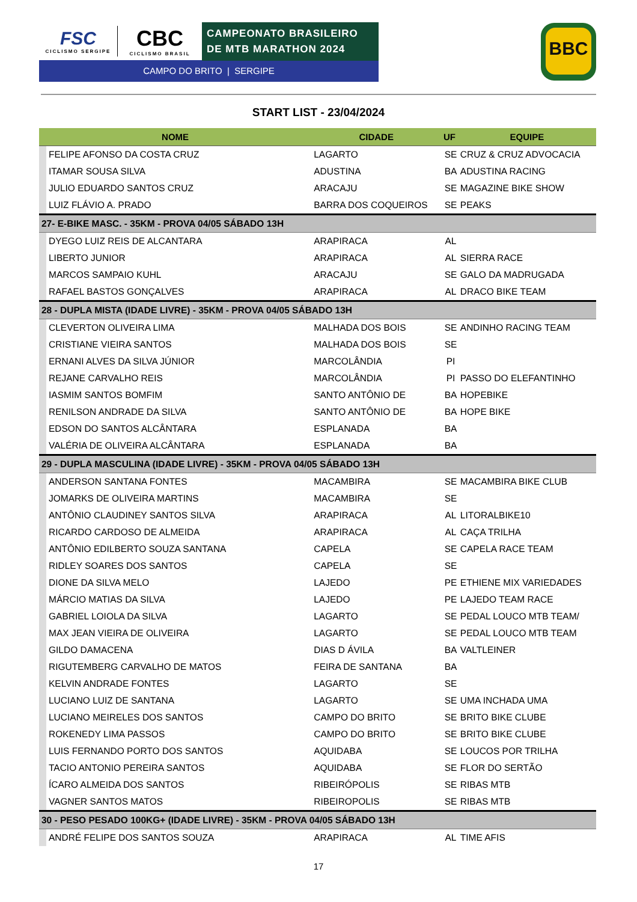FSC
CICLISMO SERGIPE
CBC
CICLISMO BRASIL
CAMPEONATO BRASILEIRO
DE MTB MARATHON 2024
CAMPO DO BRITO | SERGIPE
BBC
START LIST - 23/04/2024
| NOME | | CIDADE | UF | EQUIPE |
| --- | --- | --- | --- | --- |
| | FELIPE AFONSO DA COSTA CRUZ | LAGARTO | SE | CRUZ & CRUZ ADVOCACIA |
| | ITAMAR SOUSA SILVA | ADUSTINA | BA | ADUSTINA RACING |
| | JULIO EDUARDO SANTOS CRUZ | ARACAJU | SE | MAGAZINE BIKE SHOW |
| | LUIZ FLÁVIO A. PRADO | BARRA DOS COQUEIROS | SE | PEAKS |
| 27- E-BIKE MASC. - 35KM - PROVA 04/05 SÁBADO 13H | | | | |
| | DYEGO LUIZ REIS DE ALCANTARA | ARAPIRACA | AL | |
| | LIBERTO JUNIOR | ARAPIRACA | AL | SIERRA RACE |
| | MARCOS SAMPAIO KUHL | ARACAJU | SE | GALO DA MADRUGADA |
| | RAFAEL BASTOS GONÇALVES | ARAPIRACA | AL | DRACO BIKE TEAM |
| 28 - DUPLA MISTA (IDADE LIVRE) - 35KM - PROVA 04/05 SÁBADO 13H | | | | |
| | CLEVERTON OLIVEIRA LIMA | MALHADA DOS BOIS | SE | ANDINHO RACING TEAM |
| | CRISTIANE VIEIRA SANTOS | MALHADA DOS BOIS | SE | |
| | ERNANI ALVES DA SILVA JÚNIOR | MARCOLÂNDIA | PI | |
| | REJANE CARVALHO REIS | MARCOLÂNDIA | PI | PASSO DO ELEFANTINHO |
| | IASMIM SANTOS BOMFIM | SANTO ANTÔNIO DE | BA | HOPEBIKE |
| | RENILSON ANDRADE DA SILVA | SANTO ANTÔNIO DE | BA | HOPE BIKE |
| | EDSON DO SANTOS ALCÂNTARA | ESPLANADA | BA | |
| | VALÉRIA DE OLIVEIRA ALCÂNTARA | ESPLANADA | BA | |
| 29 - DUPLA MASCULINA (IDADE LIVRE) - 35KM - PROVA 04/05 SÁBADO 13H | | | | |
| | ANDERSON SANTANA FONTES | MACAMBIRA | SE | MACAMBIRA BIKE CLUB |
| | JOMARKS DE OLIVEIRA MARTINS | MACAMBIRA | SE | |
| | ANTÔNIO CLAUDINEY SANTOS SILVA | ARAPIRACA | AL | LITORALBIKE10 |
| | RICARDO CARDOSO DE ALMEIDA | ARAPIRACA | AL | CAÇA TRILHA |
| | ANTÔNIO EDILBERTO SOUZA SANTANA | CAPELA | SE | CAPELA RACE TEAM |
| | RIDLEY SOARES DOS SANTOS | CAPELA | SE | |
| | DIONE DA SILVA MELO | LAJEDO | PE | ETHIENE MIX VARIEDADES |
| | MÁRCIO MATIAS DA SILVA | LAJEDO | PE | LAJEDO TEAM RACE |
| | GABRIEL LOIOLA DA SILVA | LAGARTO | SE | PEDAL LOUCO MTB TEAM/ |
| | MAX JEAN VIEIRA DE OLIVEIRA | LAGARTO | SE | PEDAL LOUCO MTB TEAM |
| | GILDO DAMACENA | DIAS D ÁVILA | BA | VALTLEINER |
| | RIGUTEMBERG CARVALHO DE MATOS | FEIRA DE SANTANA | BA | |
| | KELVIN ANDRADE FONTES | LAGARTO | SE | |
| | LUCIANO LUIZ DE SANTANA | LAGARTO | SE | UMA INCHADA UMA |
| | LUCIANO MEIRELES DOS SANTOS | CAMPO DO BRITO | SE | BRITO BIKE CLUBE |
| | ROKENEDY LIMA PASSOS | CAMPO DO BRITO | SE | BRITO BIKE CLUBE |
| | LUIS FERNANDO PORTO DOS SANTOS | AQUIDABA | SE | LOUCOS POR TRILHA |
| | TACIO ANTONIO PEREIRA SANTOS | AQUIDABA | SE | FLOR DO SERTÃO |
| | ÍCARO ALMEIDA DOS SANTOS | RIBEIRÓPOLIS | SE | RIBAS MTB |
| | VAGNER SANTOS MATOS | RIBEIROPOLIS | SE | RIBAS MTB |
| 30 - PESO PESADO 100KG+ (IDADE LIVRE) - 35KM - PROVA 04/05 SÁBADO 13H | | | | |
| | ANDRÉ FELIPE DOS SANTOS SOUZA | ARAPIRACA | AL | TIME AFIS |
17